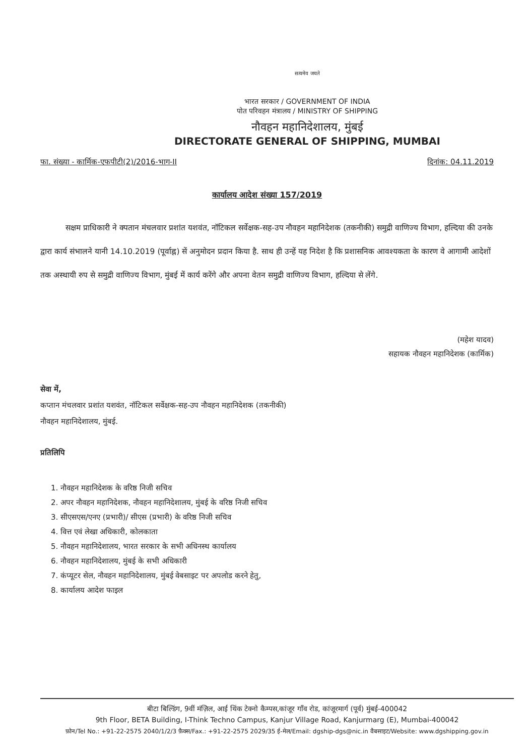सत्यमेव जयते
भारत सरकार / GOVERNMENT OF INDIA
पोत परिवहन मंत्रालय / MINISTRY OF SHIPPING
नौवहन महानिदेशालय, मुंबई
DIRECTORATE GENERAL OF SHIPPING, MUMBAI
फा. संख्या - कार्मिक-एफपीटी(2)/2016-भाग-II दिनांक: 04.11.2019
कार्यालय आदेश संख्या 157/2019
सक्षम प्राधिकारी ने क्पतान मंचलवार प्रशांत यशवंत, नॉटिकल सर्वेक्षक-सह-उप नौवहन महानिदेशक (तकनीकी) समुद्री वाणिज्य विभाग, हल्दिया की उनके द्वारा कार्य संभालने यानी 14.10.2019 (पूर्वाह्न) सें अनुमोदन प्रदान किया है. साथ ही उन्हें यह निदेश है कि प्रशासनिक आवश्यकता के कारण वे आगामी आदेशों तक अस्थायी रुप से समुद्री वाणिज्य विभाग, मुंबई में कार्य करेंगे और अपना वेतन समुद्री वाणिज्य विभाग, हल्दिया से लेंगे.
(महेश यादव)
सहायक नौवहन महानिदेशक (कार्मिक)
सेवा में,
कप्तान मंचलवार प्रशांत यशवंत, नॉटिकल सर्वेक्षक-सह-उप नौवहन महानिदेशक (तकनीकी)
नौवहन महानिदेशालय, मुंबई.
प्रतिलिपि
1. नौवहन महानिदेशक के वरिष्ठ निजी सचिव
2. अपर नौवहन महानिदेशक, नौवहन महानिदेशालय, मुंबई के वरिष्ठ निजी सचिव
3. सीएसएस/एनए (प्रभारी)/ सीएस (प्रभारी) के वरिष्ठ निजी सचिव
4. वित्त एवं लेखा अधिकारी, कोलकाता
5. नौवहन महानिदेशालय, भारत सरकार के सभी अधिनस्थ कार्यालय
6. नौवहन महानिदेशालय, मुंबई के सभी अधिकारी
7. कंप्यूटर सेल, नौवहन महानिदेशालय, मुंबई वेबसाइट पर अपलोड करने हेतु,
8. कार्यालय आदेश फाइल
बीटा बिल्डिंग, 9वीं मंज़िल, आई थिंक टेक्नो कैम्पस,कांजूर गाँव रोड, कांजूरमार्ग (पूर्व) मुंबई-400042
9th Floor, BETA Building, I-Think Techno Campus, Kanjur Village Road, Kanjurmarg (E), Mumbai-400042
फ़ोन/Tel No.: +91-22-2575 2040/1/2/3 फ़ैक्स/Fax.: +91-22-2575 2029/35 ई-मेल/Email: dgship-dgs@nic.in वैबसाइट/Website: www.dgshipping.gov.in